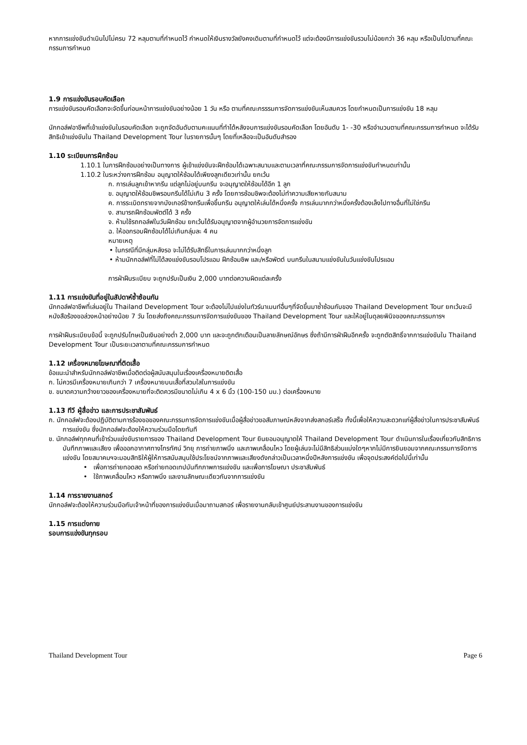หากการแข่งขันดำเนินไปไม่ครบ 72 หลุมตามที่กำหนดไว้ กำหนดให้เงินรางวัลยังคงเดิมตามที่กำหนดไว้ แต่จะต้องมีการแข่งขันรวมไม่น้อยกว่า 36 หลุม หรือเป็นไปตามที่คณะกรรมการกำหนด
1.9 การแข่งขันรอบคัดเลือก
การแข่งขันรอบคัดเลือกจะจัดขึ้นก่อนหน้าการแข่งขันอย่างน้อย 1 วัน หรือ ตามที่คณะกรรรมการจัดการแข่งขันเห็นสมควร โดยกำหนดเป็นการแข่งขัน 18 หลุม
นักกอล์ฟอาชีพที่เข้าแข่งขันในรอบคัดเลือก จะถูกจัดอันดับตามคะแนนที่ทำได้หลังจบการแข่งขันรอบคัดเลือก โดยอันดับ 1- -30 หรือจำนวนตามที่คณะกรรมการกำหนด จะได้รับสิทธิเข้าแข่งขันใน Thailand Development Tour ในรายการนั้นๆ โดยที่เหลือจะเป็นอันดับสำรอง
1.10 ระเบียบการฝึกซ้อม
1.10.1 ในการฝึกซ้อมอย่างเป็นทางการ ผู้เข้าแข่งขันจะฝึกซ้อมได้เฉพาะสนามและตามเวลาที่คณะกรรมการจัดการแข่งขันกำหนดเท่านั้น
1.10.2 ในระหว่างการฝึกซ้อม อนุญาตให้ซ้อมได้เพียงลูกเดียวเท่านั้น ยกเว้น
ก. การเล่นลูกเข้าหากรีน แต่ลูกไม่อยู่บนกรีน จะอนุญาตให้ซ้อมได้อีก 1 ลูก
ข. อนุญาตให้ซ้อมชิพรอบกรีนได้ไม่เกิน 3 ครั้ง โดยการซ้อมชิพจะต้องไม่ทำความเสียหายกับสนาม
ค. การระเบิดทรายจากบังเกอร์ข้างกรีนเพื่อขึ้นกรีน อนุญาตให้เล่นได้หนึ่งครั้ง การเล่นมากกว่าหนึ่งครั้งต้องเล็งไปทางอื่นที่ไม่ใช่กรีน
ง. สามารถฝึกซ้อมพัตต์ได้ 3 ครั้ง
จ. ห้ามใช้รถกอล์ฟในวันฝึกซ้อม ยกเว้นได้รับอนุญาตจากผู้อำนวยการจัดการแข่งขัน
ฉ. ให้ออกรอบฝึกซ้อมได้ไม่เกินกลุ่มละ 4 คน
หมายเหตุ
• ในกรณีที่มีกลุ่มหลังรอ จะไม่ได้รับสิทธิ์ในการเล่นมากกว่าหนึ่งลูก
• ห้ามนักกอล์ฟที่ไม่ได้ลงแข่งขันรอบโปรแอม ฝึกซ้อมชิพ และ/หรือพัตต์ บนกรีนในสนามแข่งขันในวันแข่งขันโปรแอม
การฝ่าฝืนระเบียบ จะถูกปรับเป็นเงิน 2,000 บาทต่อความผิดแต่ละครั้ง
1.11 การแข่งขันที่อยู่ในสัปดาห์ซ้ำซ้อนกัน
นักกอล์ฟอาชีพที่เล่นอยู่ใน Thailand Development Tour จะต้องไม่ไปแข่งในทัวร์นาเมนท์อื่นๆที่จัดขึ้นมาซ้ำซ้อนกับของ Thailand Development Tour ยกเว้นจะมีหนังสือร้องขอล่วงหน้าอย่างน้อย 7 วัน โดยส่งถึงคณะกรรมการจัดการแข่งขันของ Thailand Development Tour และให้อยู่ในดุลยพินิจของคณะกรรมการฯ
การฝ่าฝืนระเบียบข้อนี้ จะถูกปรับโทษเป็นเงินอย่างต่ำ 2,000 บาท และจะถูกตักเตือนเป็นลายลักษณ์อักษร ซึ่งถ้ามีการฝ่าฝืนอีกครั้ง จะถูกตัดสิทธิ์จากการแข่งขันใน Thailand Development Tour เป็นระยะเวลาตามที่คณะกรรมการกำหนด
1.12 เครื่องหมายโฆษณาที่ติดเสื้อ
ข้อแนะนำสำหรับนักกอล์ฟอาชีพเมื่อติดต่อผู้สนับสนุนในเรื่องเครื่องหมายติดเสื้อ
ก. ไม่ควรมีเครื่องหมายเกินกว่า 7 เครื่องหมายบนเสื้อที่สวมใสในการแข่งขัน
ข. ขนาดความกว้างยาวของเครื่องหมายที่จะติดควรมีขนาดไม่เกิน 4 x 6 นิ้ว (100-150 มม.) ต่อเครื่องหมาย
1.13 ทีวี ผู้สื่อข่าว และการประชาสัมพันธ์
ก. นักกอล์ฟจะต้องปฏิบัติตามการร้องขอของคณะกรรมการจัดการแข่งขันเมื่อผู้สื่อข่าวขอสัมภาษณ์หลังจากส่งสกอร์เสร็จ ทั้งนี้เพื่อให้ความสะดวกแก่ผู้สื่อข่าวในการประชาสัมพันธ์การแข่งขัน ซึ่งนักกอล์ฟจะต้องให้ความร่วมมือโดยทันที
ข. นักกอล์ฟทุกคนที่เข้าร่วมแข่งขันรายการของ Thailand Development Tour ยินยอมอนุญาตให้ Thailand Development Tour ดำเนินการในเรื่องเกี่ยวกับสิทธิการบันทึกภาพและเสียง เพื่อออกอากาศทางโทรทัศน์ วิทยุ การถ่ายภาพนิ่ง และภาพเคลื่อนไหว โดยผู้เล่นจะไม่มีสิทธิส่วนแบ่งใดๆหากไม่มีการยินยอมจากคณะกรรมการจัดการแข่งขัน โดยสมาคมฯจะมอบสิทธิให้ผู้ให้การสนับสนุนใช้ประโยชน์จากภาพและเสียงดังกล่าวเป็นเวลาหนึ่งปีหลังการแข่งขัน เพื่อจุดประสงค์ต่อไปนี้เท่านั้น
• เพื่อการถ่ายทอดสด หรือถ่ายทอดเทปบันทึกภาพการแข่งขัน และเพื่อการโฆษณา ประชาสัมพันธ์
• ใช้ภาพเคลื่อนไหว หรือภาพนิ่ง และงานลักษณะเดียวกันจากการแข่งขัน
1.14 การรายงานสกอร์
นักกอล์ฟจะต้องให้ความร่วมมือกับเจ้าหน้าที่ของการแข่งขันเมื่อมาถามสกอร์ เพื่อรายงานกลับเข้าศูนย์ประสานงานของการแข่งขัน
1.15 การแต่งกาย
รอบการแข่งขันทุกรอบ
Thailand Development Tour Page 6